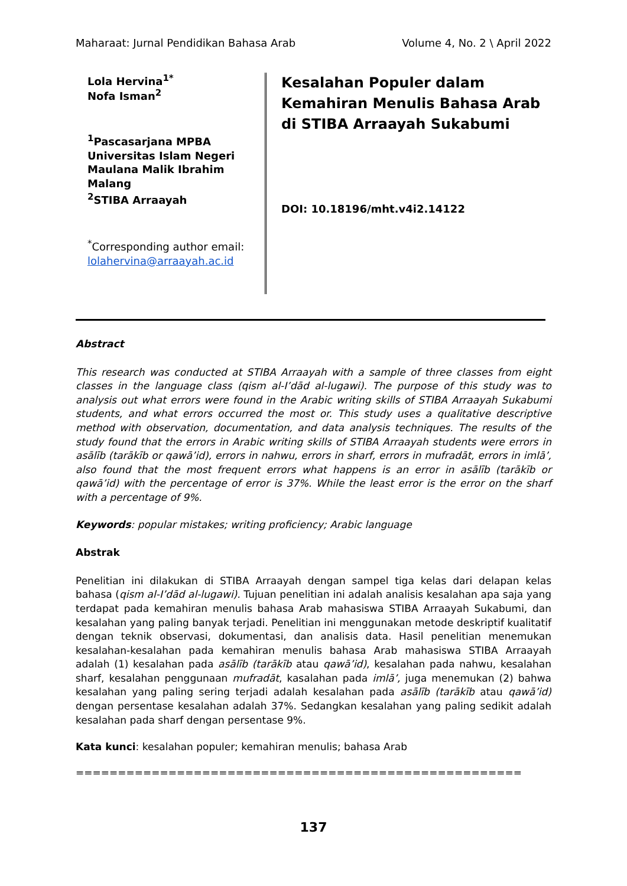Maharaat: Jurnal Pendidikan Bahasa Arab Volume 4, No. 2 \ April 2022
Lola Hervina<sup>1*</sup>
Nofa Isman<sup>2</sup>
<sup>1</sup> Pascasarjana MPBA Universitas Islam Negeri Maulana Malik Ibrahim Malang
<sup>2</sup> STIBA Arraayah
<sup>*</sup> Corresponding author email: lolahervina@arraayah.ac.id
Kesalahan Populer dalam Kemahiran Menulis Bahasa Arab di STIBA Arraayah Sukabumi
DOI: 10.18196/mht.v4i2.14122
Abstract
This research was conducted at STIBA Arraayah with a sample of three classes from eight classes in the language class (qism al-I’dād al-lugawi). The purpose of this study was to analysis out what errors were found in the Arabic writing skills of STIBA Arraayah Sukabumi students, and what errors occurred the most or. This study uses a qualitative descriptive method with observation, documentation, and data analysis techniques. The results of the study found that the errors in Arabic writing skills of STIBA Arraayah students were errors in asālīb (tarākīb or qawā’id), errors in nahwu, errors in sharf, errors in mufradāt, errors in imlā’, also found that the most frequent errors what happens is an error in asālīb (tarākīb or qawā’id) with the percentage of error is 37%. While the least error is the error on the sharf with a percentage of 9%.
Keywords: popular mistakes; writing proficiency; Arabic language
Abstrak
Penelitian ini dilakukan di STIBA Arraayah dengan sampel tiga kelas dari delapan kelas bahasa (qism al-I’dād al-lugawi). Tujuan penelitian ini adalah analisis kesalahan apa saja yang terdapat pada kemahiran menulis bahasa Arab mahasiswa STIBA Arraayah Sukabumi, dan kesalahan yang paling banyak terjadi. Penelitian ini menggunakan metode deskriptif kualitatif dengan teknik observasi, dokumentasi, dan analisis data. Hasil penelitian menemukan kesalahan-kesalahan pada kemahiran menulis bahasa Arab mahasiswa STIBA Arraayah adalah (1) kesalahan pada asālīb (tarākīb atau qawā’id), kesalahan pada nahwu, kesalahan sharf, kesalahan penggunaan mufradāt, kasalahan pada imlā’, juga menemukan (2) bahwa kesalahan yang paling sering terjadi adalah kesalahan pada asālīb (tarākīb atau qawā’id) dengan persentase kesalahan adalah 37%. Sedangkan kesalahan yang paling sedikit adalah kesalahan pada sharf dengan persentase 9%.
Kata kunci: kesalahan populer; kemahiran menulis; bahasa Arab
=====================================================
137